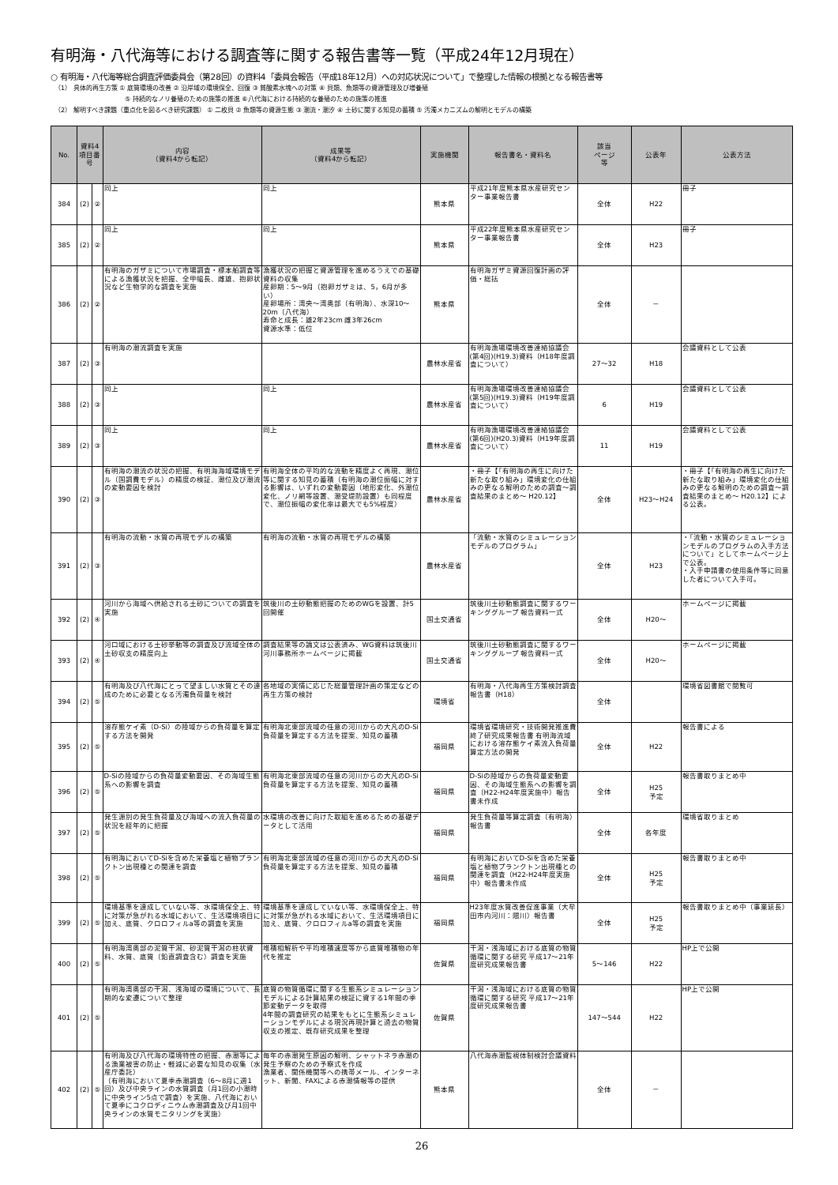有明海・八代海等における調査等に関する報告書等一覧（平成24年12月現在）
○ 有明海・八代海等総合調査評価委員会（第28回）の資料4「委員会報告（平成18年12月）への対応状況について」で整理した情報の根拠となる報告書等
（1） 具体的再生方策 ① 底質環境の改善 ② 沿岸域の環境保全、回復 ③ 貧酸素水塊への対策 ④ 貝類、魚類等の資源管理及び増養殖
⑤ 持続的なノリ養殖のための施策の推進 ⑥八代海における持続的な養殖のための施策の推進
（2） 解明すべき課題（重点化を図るべき研究課題） ① 二枚貝 ② 魚類等の資源生態 ③ 潮流・潮汐 ④ 土砂に関する知見の蓄積 ⑤ 汚濁メカニズムの解明とモデルの構築
| No. | 資料4 項目番号 | | 内容 （資料4から転記） | 成果等 （資料4から転記） | 実施機関 | 報告書名・資料名 | 該当 ページ 等 | 公表年 | 公表方法 |
| --- | --- | --- | --- | --- | --- | --- | --- | --- | --- |
| 384 | (2) | ② | 同上 | 同上 | 熊本県 | 平成21年度熊本県水産研究センター事業報告書 | 全体 | H22 | 冊子 |
| 385 | (2) | ② | 同上 | 同上 | 熊本県 | 平成22年度熊本県水産研究センター事業報告書 | 全体 | H23 | 冊子 |
| 386 | (2) | ② | 有明海のガザミについて市場調査・標本船調査等による漁獲状況を把握、全甲幅長、雌雄、抱卵状況など生物学的な調査を実施 | 漁獲状況の把握と資源管理を進めるうえでの基礎資料の収集 産卵期：5～9月（抱卵ガザミは、5，6月が多い） 産卵場所：湾央～湾奥部（有明海）、水深10～20m（八代海） 寿命と成長：雄2年23cm 雌3年26cm 資源水準：低位 | 熊本県 | 有明海ガザミ資源回復計画の評価・総括 | 全体 | － | |
| 387 | (2) | ③ | 有明海の潮流調査を実施 | | 農林水産省 | 有明海漁場環境改善連絡協議会(第4回)(H19.3)資料（H18年度調査について） | 27～32 | H18 | 会議資料として公表 |
| 388 | (2) | ③ | 同上 | 同上 | 農林水産省 | 有明海漁場環境改善連絡協議会(第5回)(H19.3)資料（H19年度調査について） | 6 | H19 | 会議資料として公表 |
| 389 | (2) | ③ | 同上 | 同上 | 農林水産省 | 有明海漁場環境改善連絡協議会(第6回)(H20.3)資料（H19年度調査について） | 11 | H19 | 会議資料として公表 |
| 390 | (2) | ③ | 有明海の潮流の状況の把握、有明海海域環境モデル（国調費モデル）の精度の検証、潮位及び潮流の変動要因を検討 | 有明海全体の平均的な流動を精度よく再現、潮位等に関する知見の蓄積（有明海の潮位振幅に対する影響は、いずれの変動要因（地形変化、外潮位変化、ノリ網等設置、潮受堤防設置）も同程度で、潮位振幅の変化率は最大でも5%程度） | 農林水産省 | ・冊子【「有明海の再生に向けた新たな取り組み」環境変化の仕組みの更なる解明のための調査～調査結果のまとめ～ H20.12】 | 全体 | H23～H24 | ・冊子【「有明海の再生に向けた新たな取り組み」環境変化の仕組みの更なる解明のための調査～調査結果のまとめ～ H20.12】による公表。 |
| 391 | (2) | ③ | 有明海の流動・水質の再現モデルの構築 | 有明海の流動・水質の再現モデルの構築 | 農林水産省 | 「流動・水質のシミュレーションモデルのプログラム」 | 全体 | H23 | ・「流動・水質のシミュレーションモデルのプログラムの入手方法について」としてホームページ上で公表。 ・入手申請書の使用条件等に同意した者について入手可。 |
| 392 | (2) | ④ | 河川から海域へ供給される土砂についての調査を実施 | 筑後川の土砂動態把握のためのWGを設置、計5回開催 | 国土交通省 | 筑後川土砂動態調査に関するワーキンググループ 報告資料一式 | 全体 | H20～ | ホームページに掲載 |
| 393 | (2) | ④ | 河口域における土砂挙動等の調査及び流域全体の土砂収支の精度向上 | 調査結果等の論文は公表済み、WG資料は筑後川河川事務所ホームページに掲載 | 国土交通省 | 筑後川土砂動態調査に関するワーキンググループ 報告資料一式 | 全体 | H20～ | ホームページに掲載 |
| 394 | (2) | ⑤ | 有明海及び八代海にとって望ましい水質とその達成のために必要となる汚濁負荷量を検討 | 各地域の実情に応じた総量管理計画の策定などの再生方策の検討 | 環境省 | 有明海・八代海再生方策検討調査報告書（H18） | 全体 | | 環境省図書館で閲覧可 |
| 395 | (2) | ⑤ | 溶存態ケイ素（D-Si）の陸域からの負荷量を算定する方法を開発 | 有明海北東部流域の任意の河川からの大凡のD-Si負荷量を算定する方法を提案、知見の蓄積 | 福岡県 | 環境省環境研究・技術開発推進費終了研究成果報告書 有明海流域における溶存態ケイ素流入負荷量算定方法の開発 | 全体 | H22 | 報告書による |
| 396 | (2) | ⑤ | D-Siの陸域からの負荷量変動要因、その海域生態系への影響を調査 | 有明海北東部流域の任意の河川からの大凡のD-Si負荷量を算定する方法を提案、知見の蓄積 | 福岡県 | D-Siの陸域からの負荷量変動要因、その海域生態系への影響を調査（H22-H24年度実施中）報告書未作成 | 全体 | H25 予定 | 報告書取りまとめ中 |
| 397 | (2) | ⑤ | 発生源別の発生負荷量及び海域への流入負荷量の状況を経年的に把握 | 水環境の改善に向けた取組を進めるための基礎データとして活用 | 福岡県 | 発生負荷量等算定調査（有明海）報告書 | 全体 | 各年度 | 環境省取りまとめ |
| 398 | (2) | ⑤ | 有明海においてD-Siを含めた栄養塩と植物プランクトン出現種との関連を調査 | 有明海北東部流域の任意の河川からの大凡のD-Si負荷量を算定する方法を提案、知見の蓄積 | 福岡県 | 有明海においてD-Siを含めた栄養塩と植物プランクトン出現種との関連を調査（H22-H24年度実施中）報告書未作成 | 全体 | H25 予定 | 報告書取りまとめ中 |
| 399 | (2) | ⑤ | 環境基準を達成していない等、水環境保全上、特に対策が急がれる水域において、生活環境項目に加え、底質、クロロフィルa等の調査を実施 | 環境基準を達成していない等、水環境保全上、特に対策が急がれる水域において、生活環境項目に加え、底質、クロロフィルa等の調査を実施 | 福岡県 | H23年度水質改善促進事業（大牟田市内河川：隈川）報告書 | 全体 | H25 予定 | 報告書取りまとめ中（事業延長） |
| 400 | (2) | ⑤ | 有明海湾奥部の泥質干潟、砂泥質干潟の柱状資料、水質、底質（鉛直調査含む）調査を実施 | 堆積相解析や平均堆積速度等から底質堆積物の年代を推定 | 佐賀県 | 干潟・浅海域における底質の物質循環に関する研究 平成17～21年度研究成果報告書 | 5～146 | H22 | HP上で公開 |
| 401 | (2) | ⑤ | 有明海湾奥部の干潟、浅海域の環境について、長期的な変遷について整理 | 底質の物質循環に関する生態系シミュレーションモデルによる計算結果の検証に資する1年間の季節変動データを取得 4年間の調査研究の結果をもとに生態系シミュレーションモデルによる現況再現計算と過去の物質収支の推定、既存研究成果を整理 | 佐賀県 | 干潟・浅海域における底質の物質循環に関する研究 平成17～21年度研究成果報告書 | 147～544 | H22 | HP上で公開 |
| 402 | (2) | ⑤ | 有明海及び八代海の環境特性の把握、赤潮等による漁業被害の防止・軽減に必要な知見の収集（水産庁委託） （有明海において夏季赤潮調査（6～8月に週1回）及び中央ラインの水質調査（月1回の小潮時に中央ライン5点で調査）を実施、八代海において夏季にコクロディニウム赤潮調査及び月1回中央ラインの水質モニタリングを実施） | 毎年の赤潮発生原因の解明、シャットネラ赤潮の発生予察のための予察式を作成 漁業者、関係機関等への携帯メール、インターネット、新聞、FAXによる赤潮情報等の提供 | 熊本県 | 八代海赤潮監視体制検討会議資料 | 全体 | － | |
26